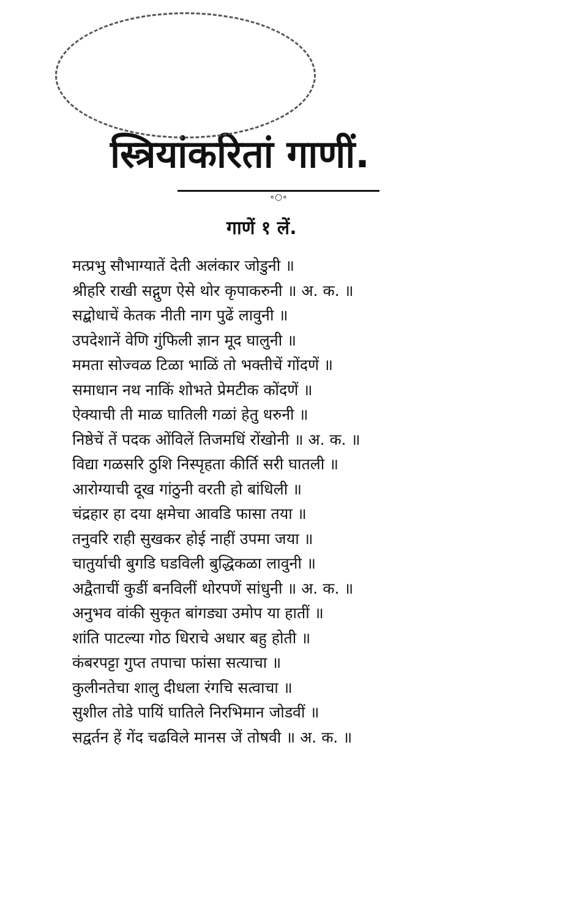स्त्रियांकरितां गाणीं.
∘○∘
गाणें १ लें.
मत्प्रभु सौभाग्यातें देती अलंकार जोडुनी ॥
श्रीहरि राखी सद्गुण ऐसे थोर कृपाकरुनी ॥ अ. क. ॥
सद्बोधाचें केतक नीती नाग पुढें लावुनी ॥
उपदेशानें वेणि गुंफिली ज्ञान मूद घालुनी ॥
ममता सोज्वळ टिळा भाळिं तो भक्तीचें गोंदणें ॥
समाधान नथ नाकिं शोभते प्रेमटीक कोंदणें ॥
ऐक्याची ती माळ घातिली गळां हेतु धरुनी ॥
निष्ठेचें तें पदक ओंविलें तिजमधिं रोंखोनी ॥ अ. क. ॥
विद्या गळसरि ठुशि निस्पृहता कीर्ति सरी घातली ॥
आरोग्याची दूख गांठुनी वरती हो बांधिली ॥
चंद्रहार हा दया क्षमेचा आवडि फासा तया ॥
तनुवरि राही सुखकर होई नाहीं उपमा जया ॥
चातुर्याची बुगडि घडविली बुद्धिकळा लावुनी ॥
अद्वैताचीं कुडीं बनविलीं थोरपणें सांधुनी ॥ अ. क. ॥
अनुभव वांकी सुकृत बांगड्या उमोप या हातीं ॥
शांति पाटल्या गोठ धिराचे अधार बहु होती ॥
कंबरपट्टा गुप्त तपाचा फांसा सत्याचा ॥
कुलीनतेचा शालु दीधला रंगचि सत्वाचा ॥
सुशील तोडे पायिं घातिले निरभिमान जोडवीं ॥
सद्वर्तन हें गेंद चढविले मानस जें तोषवी ॥ अ. क. ॥